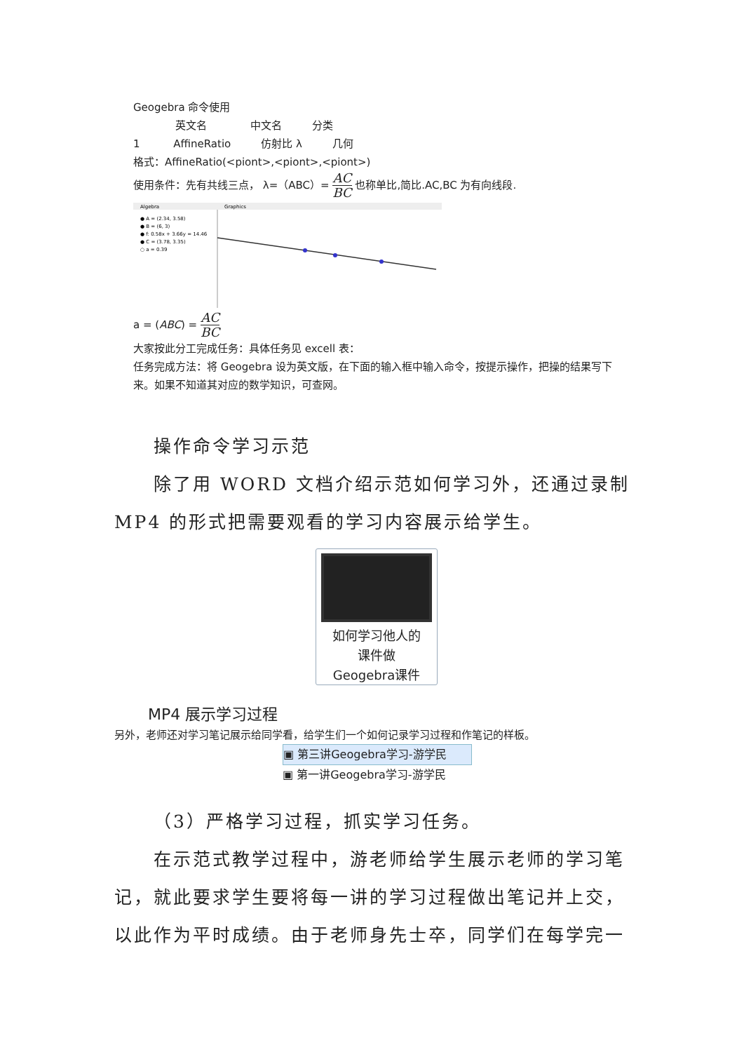Geogebra 命令使用
英文名 中文名 分类
1 AffineRatio 仿射比 λ 几何
格式：AffineRatio(<piont>,<piont>,<piont>)
使用条件：先有共线三点， λ=（ABC）= AC BC 也称单比,简比.AC,BC 为有向线段.
Algebra
Graphics
● A = (2.34, 3.58)
● B = (6, 3)
● f: 0.58x + 3.66y = 14.46
● C = (3.78, 3.35)
○ a = 0.39
a = (ABC) = AC BC
大家按此分工完成任务：具体任务见 excell 表：
任务完成方法：将 Geogebra 设为英文版，在下面的输入框中输入命令，按提示操作，把操的结果写下来。如果不知道其对应的数学知识，可查网。
操作命令学习示范
除了用 WORD 文档介绍示范如何学习外，还通过录制 MP4 的形式把需要观看的学习内容展示给学生。
如何学习他人的
课件做
Geogebra课件
MP4 展示学习过程
另外，老师还对学习笔记展示给同学看，给学生们一个如何记录学习过程和作笔记的样板。
▣ 第三讲Geogebra学习-游学民
▣ 第一讲Geogebra学习-游学民
（3）严格学习过程，抓实学习任务。
在示范式教学过程中，游老师给学生展示老师的学习笔记，就此要求学生要将每一讲的学习过程做出笔记并上交，以此作为平时成绩。由于老师身先士卒，同学们在每学完一